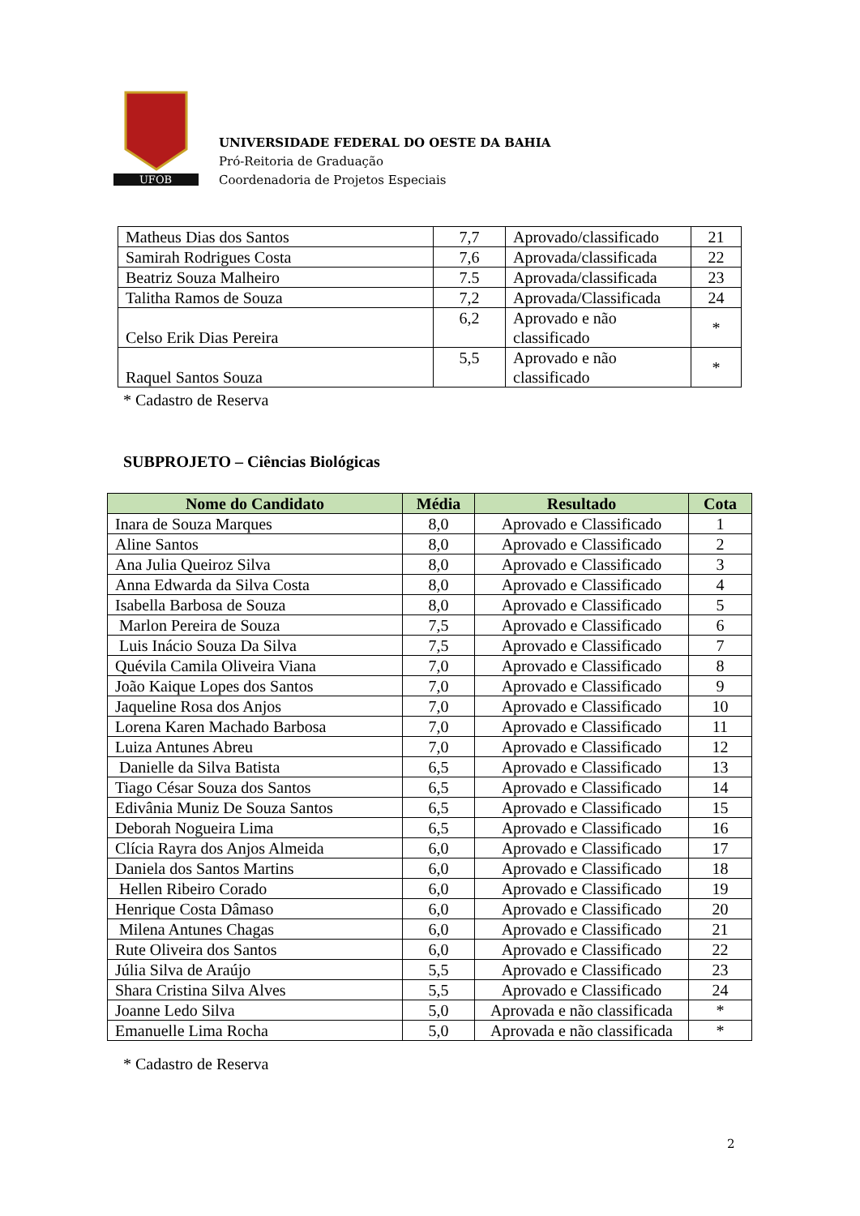UFOB
UNIVERSIDADE FEDERAL DO OESTE DA BAHIA
Pró-Reitoria de Graduação
Coordenadoria de Projetos Especiais
| Matheus Dias dos Santos | 7,7 | Aprovado/classificado | 21 |
| Samirah Rodrigues Costa | 7,6 | Aprovada/classificada | 22 |
| Beatriz Souza Malheiro | 7.5 | Aprovada/classificada | 23 |
| Talitha Ramos de Souza | 7,2 | Aprovada/Classificada | 24 |
| Celso Erik Dias Pereira | 6,2 | Aprovado e não classificado | * |
| Raquel Santos Souza | 5,5 | Aprovado e não classificado | * |
* Cadastro de Reserva
SUBPROJETO – Ciências Biológicas
| Nome do Candidato | Média | Resultado | Cota |
| --- | --- | --- | --- |
| Inara de Souza Marques | 8,0 | Aprovado e Classificado | 1 |
| Aline Santos | 8,0 | Aprovado e Classificado | 2 |
| Ana Julia Queiroz Silva | 8,0 | Aprovado e Classificado | 3 |
| Anna Edwarda da Silva Costa | 8,0 | Aprovado e Classificado | 4 |
| Isabella Barbosa de Souza | 8,0 | Aprovado e Classificado | 5 |
| Marlon Pereira de Souza | 7,5 | Aprovado e Classificado | 6 |
| Luis Inácio Souza Da Silva | 7,5 | Aprovado e Classificado | 7 |
| Quévila Camila Oliveira Viana | 7,0 | Aprovado e Classificado | 8 |
| João Kaique Lopes dos Santos | 7,0 | Aprovado e Classificado | 9 |
| Jaqueline Rosa dos Anjos | 7,0 | Aprovado e Classificado | 10 |
| Lorena Karen Machado Barbosa | 7,0 | Aprovado e Classificado | 11 |
| Luiza Antunes Abreu | 7,0 | Aprovado e Classificado | 12 |
| Danielle da Silva Batista | 6,5 | Aprovado e Classificado | 13 |
| Tiago César Souza dos Santos | 6,5 | Aprovado e Classificado | 14 |
| Edivânia Muniz De Souza Santos | 6,5 | Aprovado e Classificado | 15 |
| Deborah Nogueira Lima | 6,5 | Aprovado e Classificado | 16 |
| Clícia Rayra dos Anjos Almeida | 6,0 | Aprovado e Classificado | 17 |
| Daniela dos Santos Martins | 6,0 | Aprovado e Classificado | 18 |
| Hellen Ribeiro Corado | 6,0 | Aprovado e Classificado | 19 |
| Henrique Costa Dâmaso | 6,0 | Aprovado e Classificado | 20 |
| Milena Antunes Chagas | 6,0 | Aprovado e Classificado | 21 |
| Rute Oliveira dos Santos | 6,0 | Aprovado e Classificado | 22 |
| Júlia Silva de Araújo | 5,5 | Aprovado e Classificado | 23 |
| Shara Cristina Silva Alves | 5,5 | Aprovado e Classificado | 24 |
| Joanne Ledo Silva | 5,0 | Aprovada e não classificada | * |
| Emanuelle Lima Rocha | 5,0 | Aprovada e não classificada | * |
* Cadastro de Reserva
2